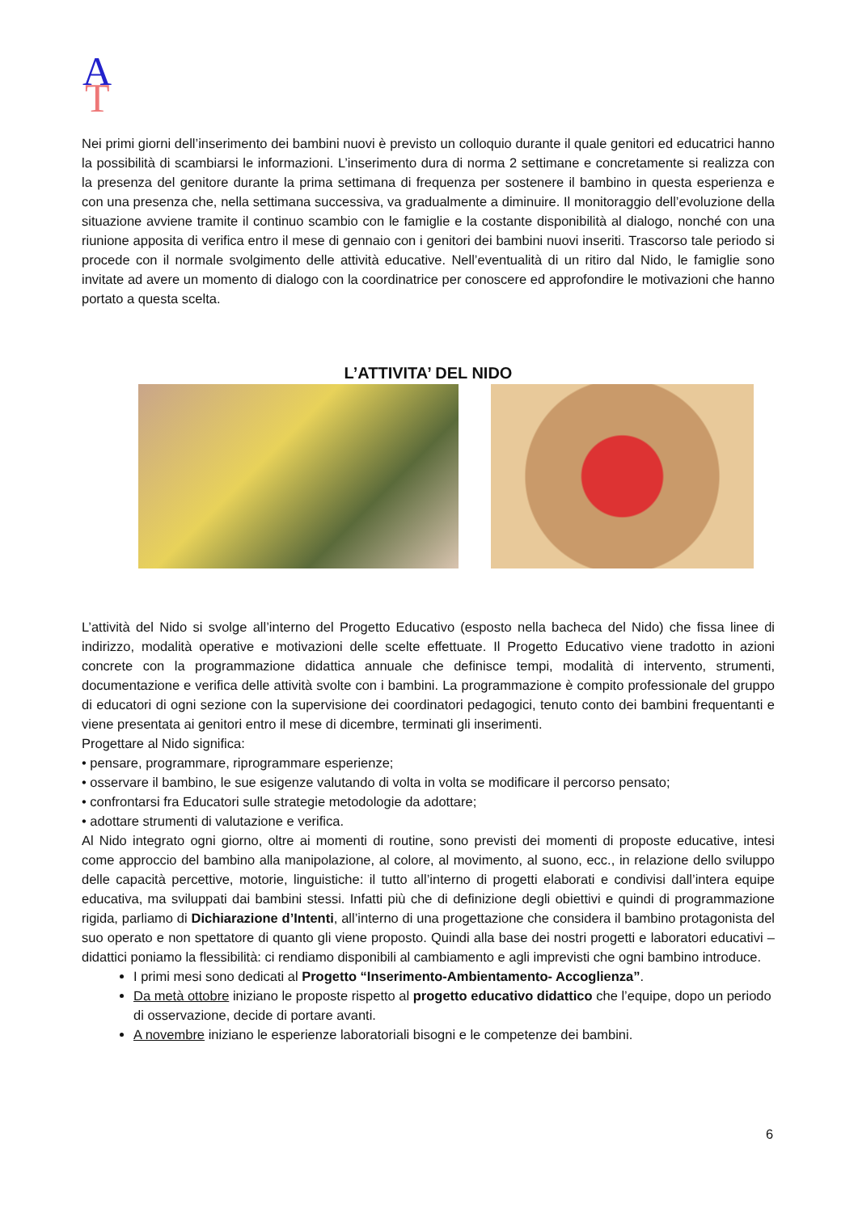A
T
Nei primi giorni dell’inserimento dei bambini nuovi è previsto un colloquio durante il quale genitori ed educatrici hanno la possibilità di scambiarsi le informazioni. L’inserimento dura di norma 2 settimane e concretamente si realizza con la presenza del genitore durante la prima settimana di frequenza per sostenere il bambino in questa esperienza e con una presenza che, nella settimana successiva, va gradualmente a diminuire. Il monitoraggio dell’evoluzione della situazione avviene tramite il continuo scambio con le famiglie e la costante disponibilità al dialogo, nonché con una riunione apposita di verifica entro il mese di gennaio con i genitori dei bambini nuovi inseriti. Trascorso tale periodo si procede con il normale svolgimento delle attività educative. Nell’eventualità di un ritiro dal Nido, le famiglie sono invitate ad avere un momento di dialogo con la coordinatrice per conoscere ed approfondire le motivazioni che hanno portato a questa scelta.
L’ATTIVITA’ DEL NIDO
L’attività del Nido si svolge all’interno del Progetto Educativo (esposto nella bacheca del Nido) che fissa linee di indirizzo, modalità operative e motivazioni delle scelte effettuate. Il Progetto Educativo viene tradotto in azioni concrete con la programmazione didattica annuale che definisce tempi, modalità di intervento, strumenti, documentazione e verifica delle attività svolte con i bambini. La programmazione è compito professionale del gruppo di educatori di ogni sezione con la supervisione dei coordinatori pedagogici, tenuto conto dei bambini frequentanti e viene presentata ai genitori entro il mese di dicembre, terminati gli inserimenti.
Progettare al Nido significa:
• pensare, programmare, riprogrammare esperienze;
• osservare il bambino, le sue esigenze valutando di volta in volta se modificare il percorso pensato;
• confrontarsi fra Educatori sulle strategie metodologie da adottare;
• adottare strumenti di valutazione e verifica.
Al Nido integrato ogni giorno, oltre ai momenti di routine, sono previsti dei momenti di proposte educative, intesi come approccio del bambino alla manipolazione, al colore, al movimento, al suono, ecc., in relazione dello sviluppo delle capacità percettive, motorie, linguistiche: il tutto all’interno di progetti elaborati e condivisi dall’intera equipe educativa, ma sviluppati dai bambini stessi. Infatti più che di definizione degli obiettivi e quindi di programmazione rigida, parliamo di Dichiarazione d’Intenti, all’interno di una progettazione che considera il bambino protagonista del suo operato e non spettatore di quanto gli viene proposto. Quindi alla base dei nostri progetti e laboratori educativi – didattici poniamo la flessibilità: ci rendiamo disponibili al cambiamento e agli imprevisti che ogni bambino introduce.
I primi mesi sono dedicati al Progetto “Inserimento-Ambientamento- Accoglienza”.
Da metà ottobre iniziano le proposte rispetto al progetto educativo didattico che l’equipe, dopo un periodo di osservazione, decide di portare avanti.
A novembre iniziano le esperienze laboratoriali bisogni e le competenze dei bambini.
6